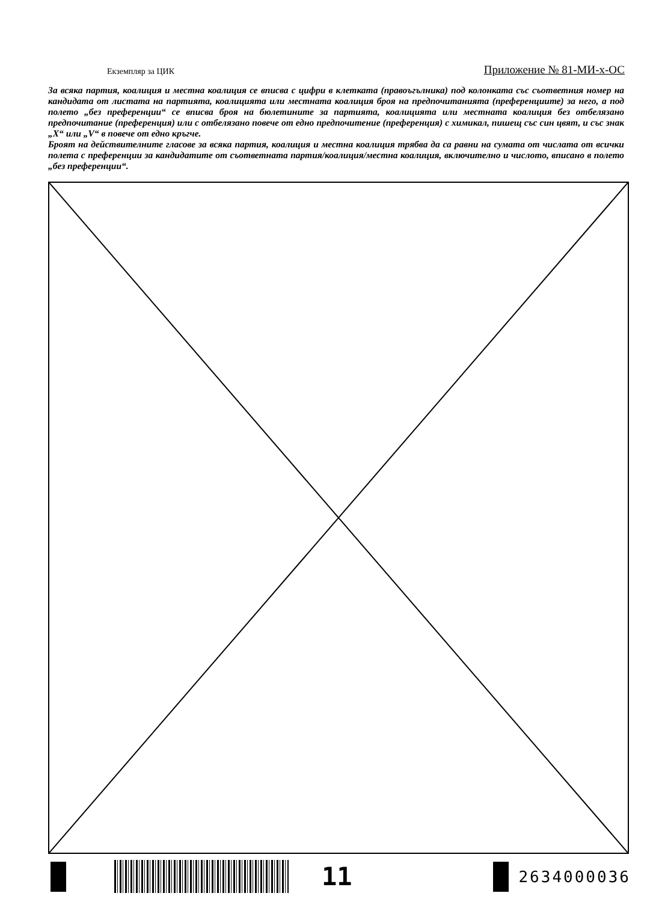Екземпляр за ЦИК Приложение № 81-МИ-х-ОС
За всяка партия, коалиция и местна коалиция се вписва с цифри в клетката (правоъгълника) под колонката със съответния номер на кандидата от листата на партията, коалицията или местната коалиция броя на предпочитанията (преференциите) за него, а под полето „без преференции“ се вписва броя на бюлетините за партията, коалицията или местната коалиция без отбелязано предпочитание (преференция) или с отбелязано повече от едно предпочитение (преференция) с химикал, пишещ със син цвят, и със знак „X“ или „V“ в повече от едно кръгче.
Броят на действителните гласове за всяка партия, коалиция и местна коалиция трябва да са равни на сумата от числата от всички полета с преференции за кандидатите от съответната партия/коалиция/местна коалиция, включително и числото, вписано в полето „без преференции“.
11
2634000036